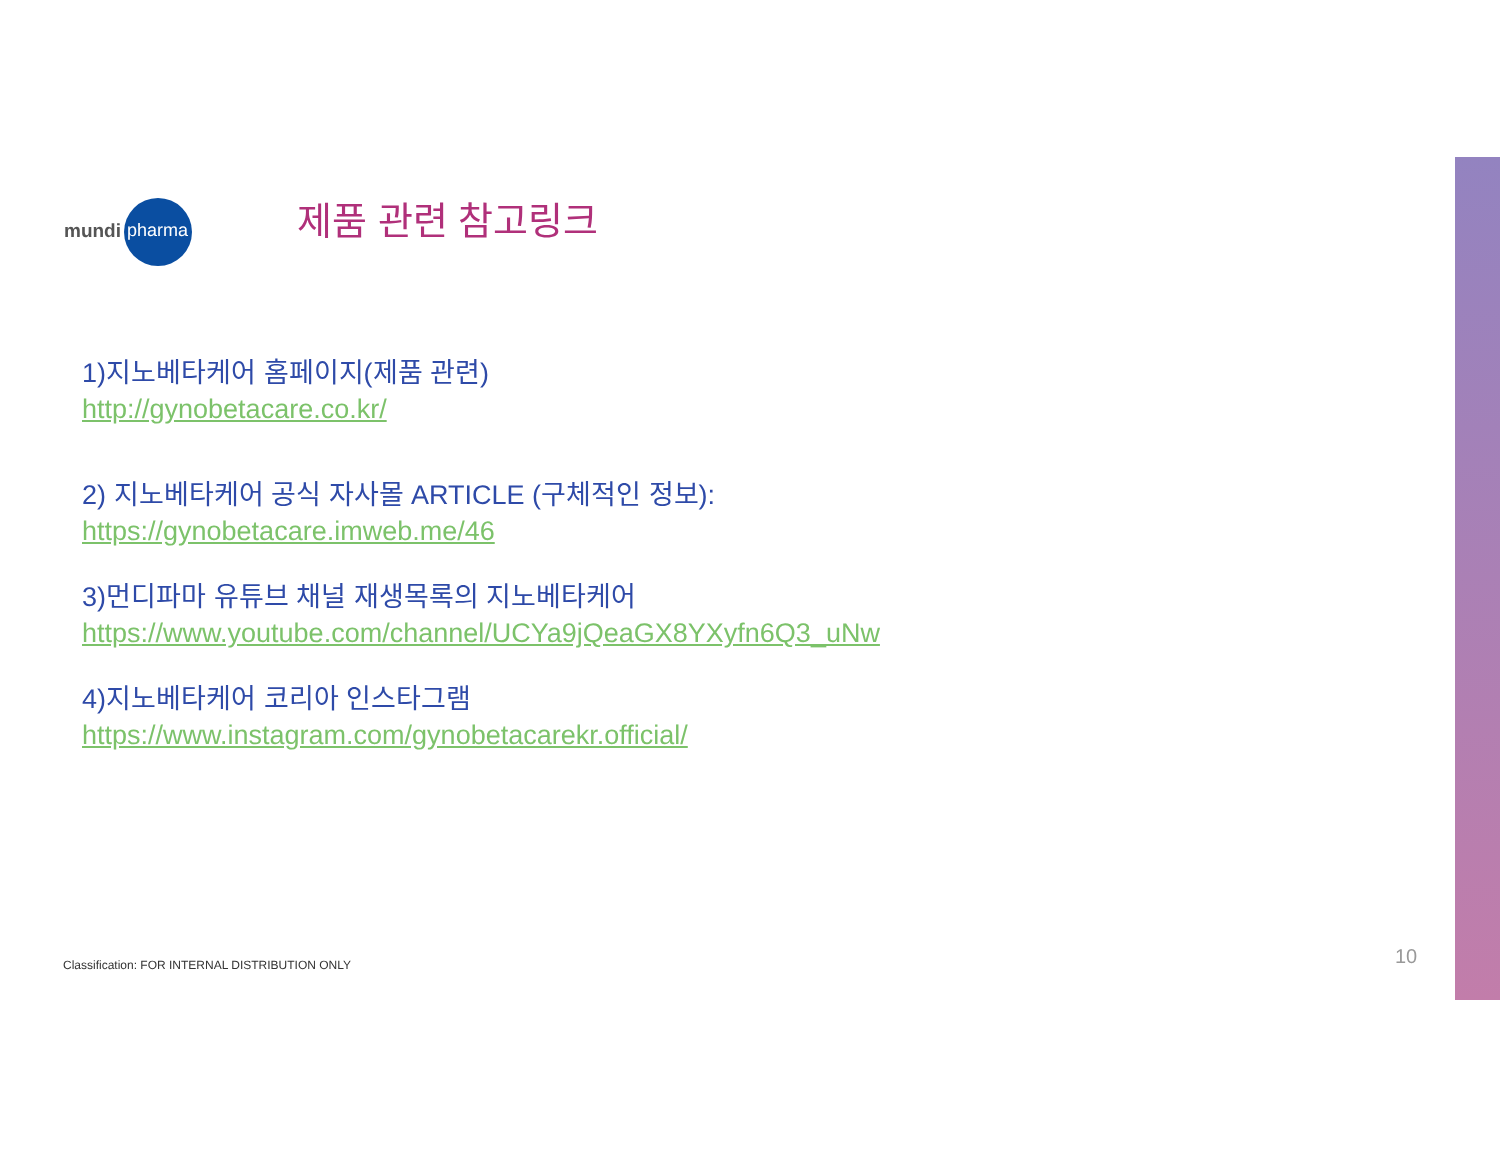mundi pharma
제품 관련 참고링크
1)지노베타케어 홈페이지(제품 관련)
http://gynobetacare.co.kr/
2) 지노베타케어 공식 자사몰 ARTICLE (구체적인 정보):
https://gynobetacare.imweb.me/46
3)먼디파마 유튜브 채널 재생목록의 지노베타케어
https://www.youtube.com/channel/UCYa9jQeaGX8YXyfn6Q3_uNw
4)지노베타케어 코리아 인스타그램
https://www.instagram.com/gynobetacarekr.official/
Classification: FOR INTERNAL DISTRIBUTION ONLY
10